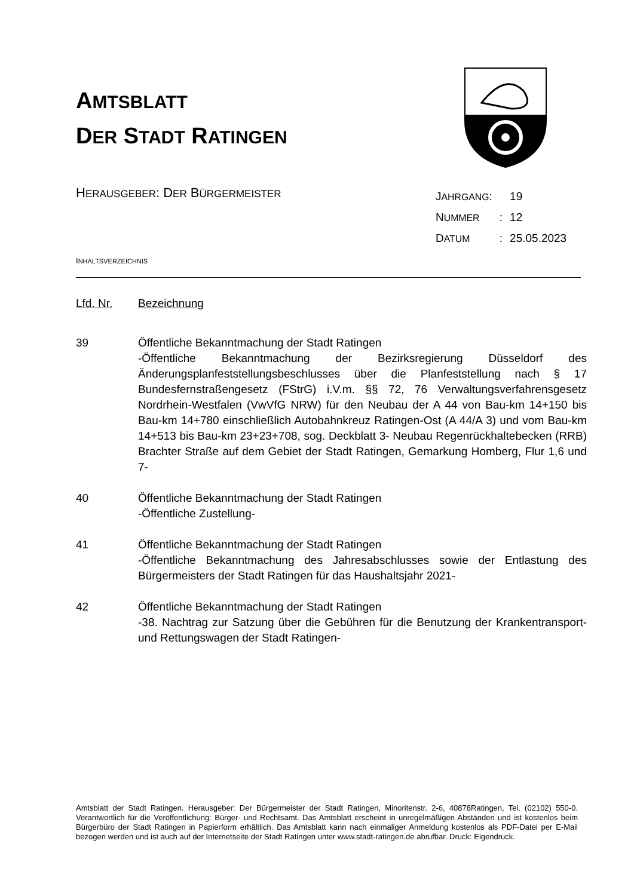AMTSBLATT
DER STADT RATINGEN
HERAUSGEBER: DER BÜRGERMEISTER
| J AHRGANG : | | 19 |
| N UMMER | : | 12 |
| D ATUM | : | 25.05.2023 |
INHALTSVERZEICHNIS
Lfd. Nr. Bezeichnung
39 Öffentliche Bekanntmachung der Stadt Ratingen
-Öffentliche Bekanntmachung der Bezirksregierung Düsseldorf des Änderungsplanfeststellungsbeschlusses über die Planfeststellung nach § 17 Bundesfernstraßengesetz (FStrG) i.V.m. §§ 72, 76 Verwaltungsverfahrensgesetz Nordrhein-Westfalen (VwVfG NRW) für den Neubau der A 44 von Bau-km 14+150 bis Bau-km 14+780 einschließlich Autobahnkreuz Ratingen-Ost (A 44/A 3) und vom Bau-km 14+513 bis Bau-km 23+23+708, sog. Deckblatt 3- Neubau Regenrückhaltebecken (RRB) Brachter Straße auf dem Gebiet der Stadt Ratingen, Gemarkung Homberg, Flur 1,6 und 7-
40 Öffentliche Bekanntmachung der Stadt Ratingen
-Öffentliche Zustellung-
41 Öffentliche Bekanntmachung der Stadt Ratingen
-Öffentliche Bekanntmachung des Jahresabschlusses sowie der Entlastung des Bürgermeisters der Stadt Ratingen für das Haushaltsjahr 2021-
42 Öffentliche Bekanntmachung der Stadt Ratingen
-38. Nachtrag zur Satzung über die Gebühren für die Benutzung der Krankentransport- und Rettungswagen der Stadt Ratingen-
Amtsblatt der Stadt Ratingen. Herausgeber: Der Bürgermeister der Stadt Ratingen, Minoritenstr. 2-6, 40878Ratingen, Tel. (02102) 550-0. Verantwortlich für die Veröffentlichung: Bürger- und Rechtsamt. Das Amtsblatt erscheint in unregelmäßigen Abständen und ist kostenlos beim Bürgerbüro der Stadt Ratingen in Papierform erhältlich. Das Amtsblatt kann nach einmaliger Anmeldung kostenlos als PDF-Datei per E-Mail bezogen werden und ist auch auf der Internetseite der Stadt Ratingen unter www.stadt-ratingen.de abrufbar. Druck: Eigendruck.